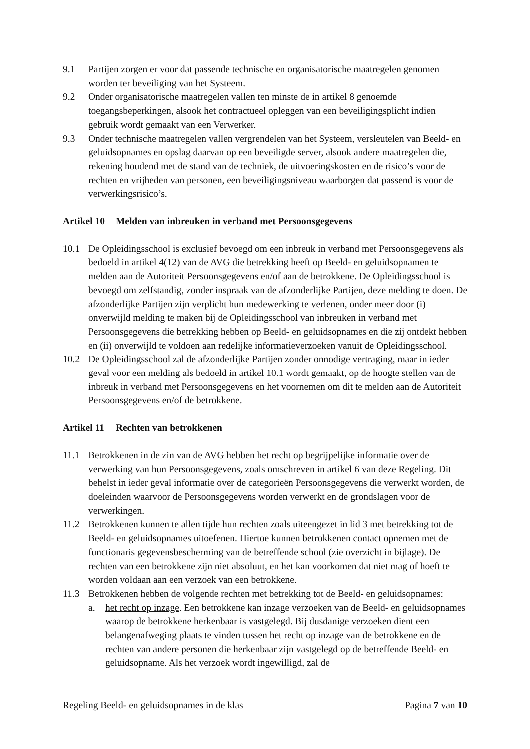9.1 Partijen zorgen er voor dat passende technische en organisatorische maatregelen genomen worden ter beveiliging van het Systeem.
9.2 Onder organisatorische maatregelen vallen ten minste de in artikel 8 genoemde toegangsbeperkingen, alsook het contractueel opleggen van een beveiligingsplicht indien gebruik wordt gemaakt van een Verwerker.
9.3 Onder technische maatregelen vallen vergrendelen van het Systeem, versleutelen van Beeld- en geluidsopnames en opslag daarvan op een beveiligde server, alsook andere maatregelen die, rekening houdend met de stand van de techniek, de uitvoeringskosten en de risico’s voor de rechten en vrijheden van personen, een beveiligingsniveau waarborgen dat passend is voor de verwerkingsrisico’s.
Artikel 10 Melden van inbreuken in verband met Persoonsgegevens
10.1 De Opleidingsschool is exclusief bevoegd om een inbreuk in verband met Persoonsgegevens als bedoeld in artikel 4(12) van de AVG die betrekking heeft op Beeld- en geluidsopnamen te melden aan de Autoriteit Persoonsgegevens en/of aan de betrokkene. De Opleidingsschool is bevoegd om zelfstandig, zonder inspraak van de afzonderlijke Partijen, deze melding te doen. De afzonderlijke Partijen zijn verplicht hun medewerking te verlenen, onder meer door (i) onverwijld melding te maken bij de Opleidingsschool van inbreuken in verband met Persoonsgegevens die betrekking hebben op Beeld- en geluidsopnames en die zij ontdekt hebben en (ii) onverwijld te voldoen aan redelijke informatieverzoeken vanuit de Opleidingsschool.
10.2 De Opleidingsschool zal de afzonderlijke Partijen zonder onnodige vertraging, maar in ieder geval voor een melding als bedoeld in artikel 10.1 wordt gemaakt, op de hoogte stellen van de inbreuk in verband met Persoonsgegevens en het voornemen om dit te melden aan de Autoriteit Persoonsgegevens en/of de betrokkene.
Artikel 11 Rechten van betrokkenen
11.1 Betrokkenen in de zin van de AVG hebben het recht op begrijpelijke informatie over de verwerking van hun Persoonsgegevens, zoals omschreven in artikel 6 van deze Regeling. Dit behelst in ieder geval informatie over de categorieën Persoonsgegevens die verwerkt worden, de doeleinden waarvoor de Persoonsgegevens worden verwerkt en de grondslagen voor de verwerkingen.
11.2 Betrokkenen kunnen te allen tijde hun rechten zoals uiteengezet in lid 3 met betrekking tot de Beeld- en geluidsopnames uitoefenen. Hiertoe kunnen betrokkenen contact opnemen met de functionaris gegevensbescherming van de betreffende school (zie overzicht in bijlage). De rechten van een betrokkene zijn niet absoluut, en het kan voorkomen dat niet mag of hoeft te worden voldaan aan een verzoek van een betrokkene.
11.3 Betrokkenen hebben de volgende rechten met betrekking tot de Beeld- en geluidsopnames:
a. het recht op inzage. Een betrokkene kan inzage verzoeken van de Beeld- en geluidsopnames waarop de betrokkene herkenbaar is vastgelegd. Bij dusdanige verzoeken dient een belangenafweging plaats te vinden tussen het recht op inzage van de betrokkene en de rechten van andere personen die herkenbaar zijn vastgelegd op de betreffende Beeld- en geluidsopname. Als het verzoek wordt ingewilligd, zal de
Regeling Beeld- en geluidsopnames in de klas Pagina 7 van 10